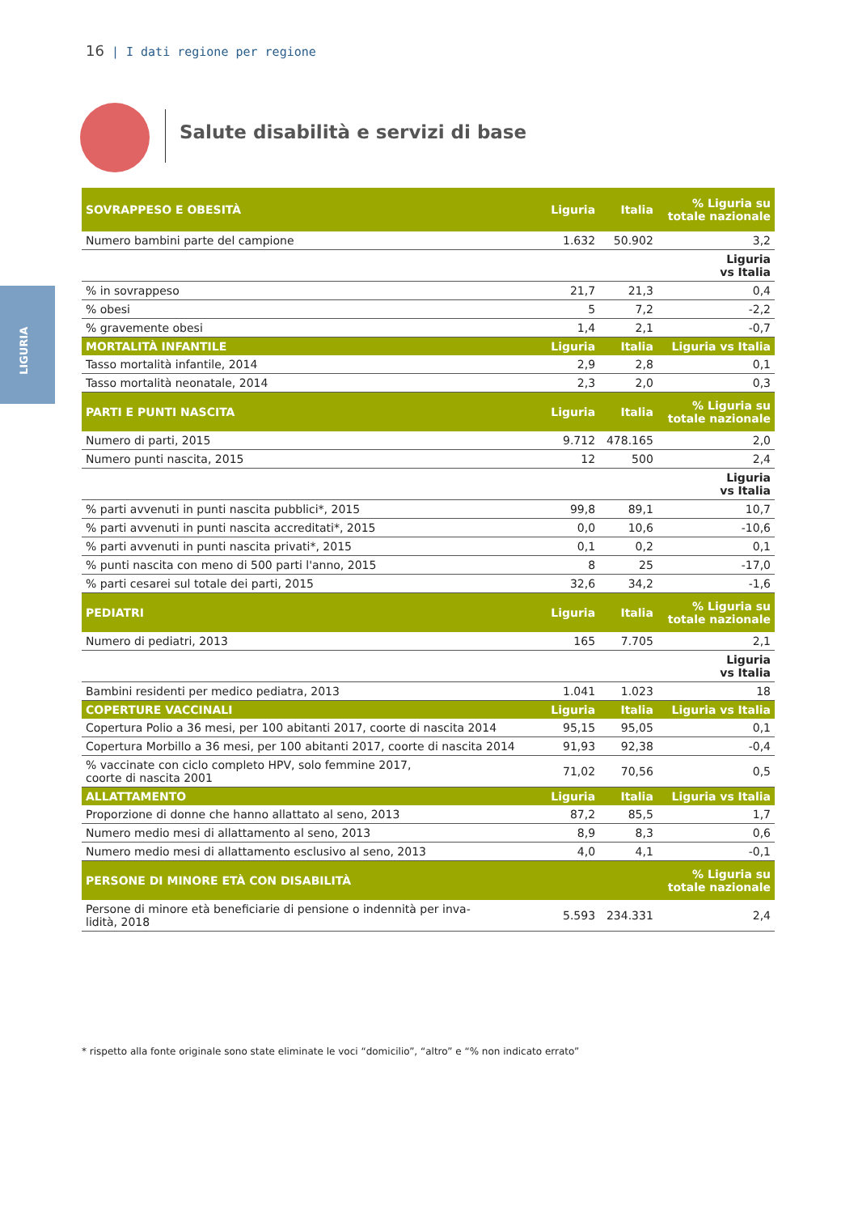16 | I dati regione per regione
LIGURIA
Salute disabilità e servizi di base
| SOVRAPPESO E OBESITÀ | Liguria | Italia | % Liguria su totale nazionale |
| --- | --- | --- | --- |
| Numero bambini parte del campione | 1.632 | 50.902 | 3,2 |
| | | | Liguria vs Italia |
| % in sovrappeso | 21,7 | 21,3 | 0,4 |
| % obesi | 5 | 7,2 | -2,2 |
| % gravemente obesi | 1,4 | 2,1 | -0,7 |
| MORTALITÀ INFANTILE | Liguria | Italia | Liguria vs Italia |
| Tasso mortalità infantile, 2014 | 2,9 | 2,8 | 0,1 |
| Tasso mortalità neonatale, 2014 | 2,3 | 2,0 | 0,3 |
| PARTI E PUNTI NASCITA | Liguria | Italia | % Liguria su totale nazionale |
| Numero di parti, 2015 | 9.712 | 478.165 | 2,0 |
| Numero punti nascita, 2015 | 12 | 500 | 2,4 |
| | | | Liguria vs Italia |
| % parti avvenuti in punti nascita pubblici*, 2015 | 99,8 | 89,1 | 10,7 |
| % parti avvenuti in punti nascita accreditati*, 2015 | 0,0 | 10,6 | -10,6 |
| % parti avvenuti in punti nascita privati*, 2015 | 0,1 | 0,2 | 0,1 |
| % punti nascita con meno di 500 parti l'anno, 2015 | 8 | 25 | -17,0 |
| % parti cesarei sul totale dei parti, 2015 | 32,6 | 34,2 | -1,6 |
| PEDIATRI | Liguria | Italia | % Liguria su totale nazionale |
| Numero di pediatri, 2013 | 165 | 7.705 | 2,1 |
| | | | Liguria vs Italia |
| Bambini residenti per medico pediatra, 2013 | 1.041 | 1.023 | 18 |
| COPERTURE VACCINALI | Liguria | Italia | Liguria vs Italia |
| Copertura Polio a 36 mesi, per 100 abitanti 2017, coorte di nascita 2014 | 95,15 | 95,05 | 0,1 |
| Copertura Morbillo a 36 mesi, per 100 abitanti 2017, coorte di nascita 2014 | 91,93 | 92,38 | -0,4 |
| % vaccinate con ciclo completo HPV, solo femmine 2017, coorte di nascita 2001 | 71,02 | 70,56 | 0,5 |
| ALLATTAMENTO | Liguria | Italia | Liguria vs Italia |
| Proporzione di donne che hanno allattato al seno, 2013 | 87,2 | 85,5 | 1,7 |
| Numero medio mesi di allattamento al seno, 2013 | 8,9 | 8,3 | 0,6 |
| Numero medio mesi di allattamento esclusivo al seno, 2013 | 4,0 | 4,1 | -0,1 |
| PERSONE DI MINORE ETÀ CON DISABILITÀ | | | % Liguria su totale nazionale |
| Persone di minore età beneficiarie di pensione o indennità per inva- lidità, 2018 | 5.593 | 234.331 | 2,4 |
* rispetto alla fonte originale sono state eliminate le voci “domicilio”, “altro” e “% non indicato errato”